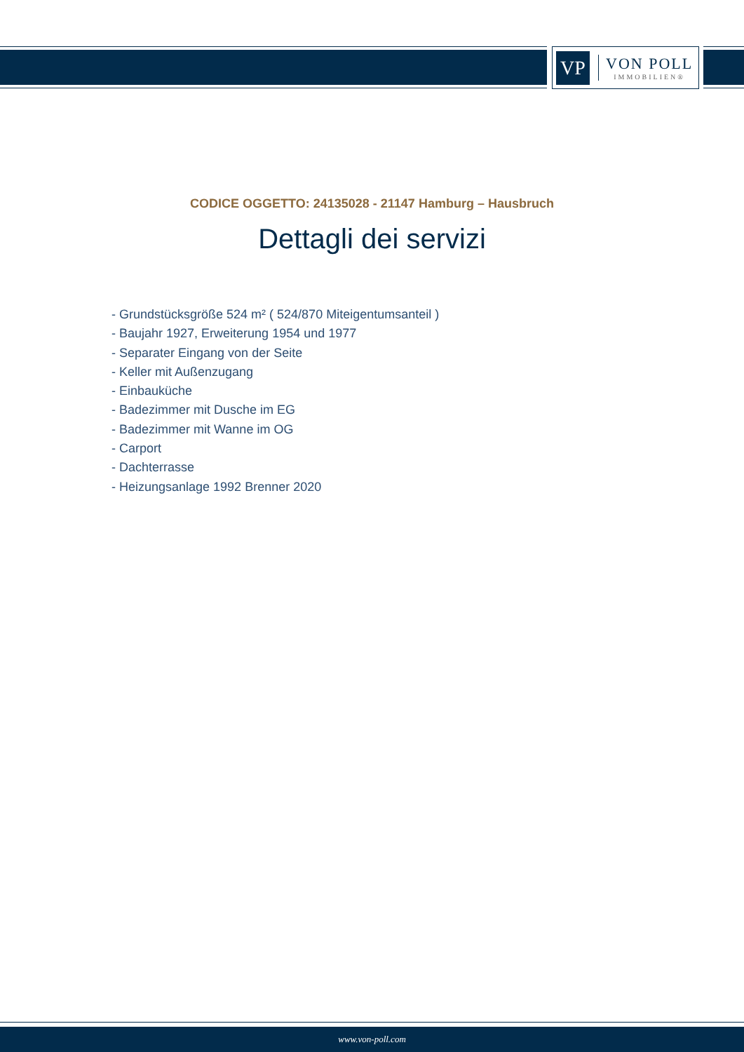VP
VON POLL
IMMOBILIEN®
CODICE OGGETTO: 24135028 - 21147 Hamburg – Hausbruch
Dettagli dei servizi
- Grundstücksgröße 524 m² ( 524/870 Miteigentumsanteil )
- Baujahr 1927, Erweiterung 1954 und 1977
- Separater Eingang von der Seite
- Keller mit Außenzugang
- Einbauküche
- Badezimmer mit Dusche im EG
- Badezimmer mit Wanne im OG
- Carport
- Dachterrasse
- Heizungsanlage 1992 Brenner 2020
www.von-poll.com